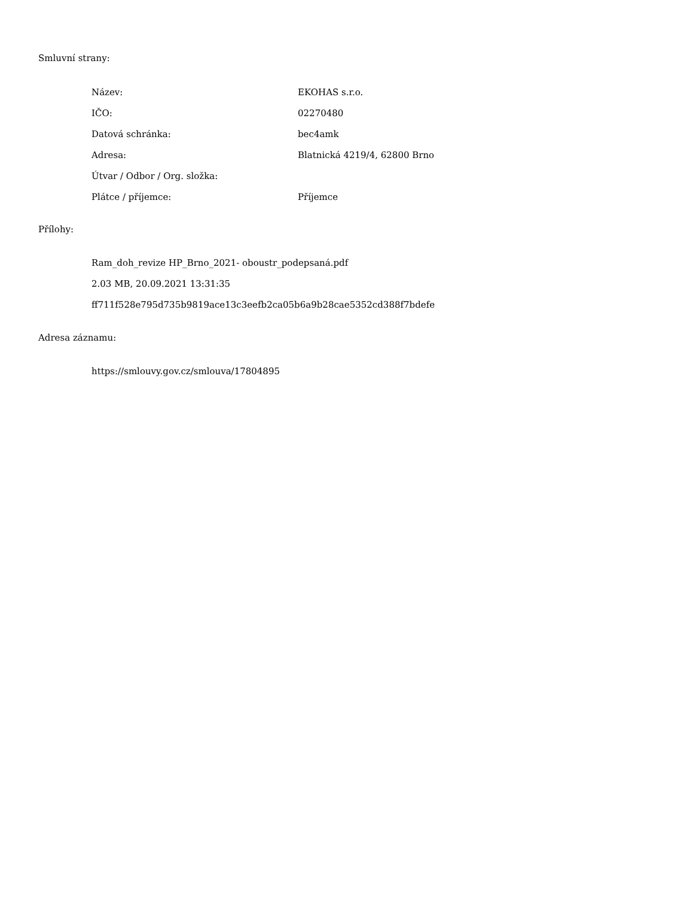Smluvní strany:
| Název: | EKOHAS s.r.o. |
| IČO: | 02270480 |
| Datová schránka: | bec4amk |
| Adresa: | Blatnická 4219/4, 62800 Brno |
| Útvar / Odbor / Org. složka: | |
| Plátce / příjemce: | Příjemce |
Přílohy:
Ram_doh_revize HP_Brno_2021- oboustr_podepsaná.pdf
2.03 MB, 20.09.2021 13:31:35
ff711f528e795d735b9819ace13c3eefb2ca05b6a9b28cae5352cd388f7bdefe
Adresa záznamu:
https://smlouvy.gov.cz/smlouva/17804895